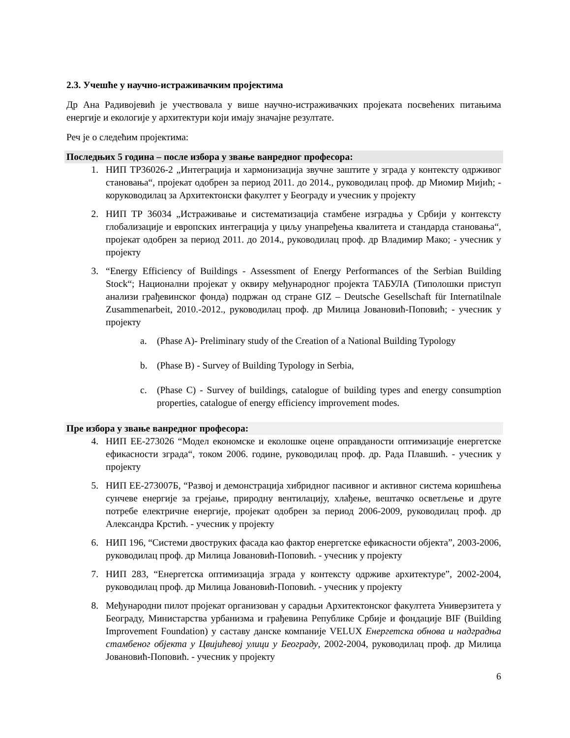2.3. Учешће у научно-истраживачким пројектима
Др Ана Радивојевић је учествовала у више научно-истраживачких пројеката посвећених питањима енергије и екологије у архитектури који имају значајне резултате.
Реч је о следећим пројектима:
Последњих 5 година – после избора у звање ванредног професора:
1. НИП ТР36026-2 „Интеграција и хармонизација звучне заштите у зграда у контексту одрживог становања“, пројекат одобрен за период 2011. до 2014., руководилац проф. др Миомир Мијић; - коруководилац за Архитектонски факултет у Београду и учесник у пројекту
2. НИП ТР 36034 „Истраживање и систематизација стамбене изградња у Србији у контексту глобализације и европских интеграција у циљу унапређења квалитета и стандарда становања“, пројекат одобрен за период 2011. до 2014., руководилац проф. др Владимир Мако; - учесник у пројекту
3. “Energy Efficiency of Buildings - Assessment of Energy Performances of the Serbian Building Stock“; Национални пројекат у оквиру међународног пројекта ТАБУЛА (Типолошки приступ анализи грађевинског фонда) подржан од стране GIZ – Deutsche Gesellschaft für Internatilnale Zusammenarbeit, 2010.-2012., руководилац проф. др Милица Јовановић-Поповић; - учесник у пројекту
a. (Phase A)- Preliminary study of the Creation of a National Building Typology
b. (Phase B) - Survey of Building Typology in Serbia,
c. (Phase C) - Survey of buildings, catalogue of building types and energy consumption properties, catalogue of energy efficiency improvement modes.
Пре избора у звање ванредног професора:
4. НИП ЕЕ-273026 “Модел економске и еколошке оцене оправданости оптимизације енергетске ефикасности зграда“, током 2006. године, руководилац проф. др. Рада Плавшић. - учесник у пројекту
5. НИП ЕЕ-273007Б, “Развој и демонстрација хибридног пасивног и активног система коришћења сунчеве енергије за грејање, природну вентилацију, хлађење, вештачко осветљење и друге потребе електричне енергије, пројекат одобрен за период 2006-2009, руководилац проф. др Александра Крстић. - учесник у пројекту
6. НИП 196, “Системи двоструких фасада као фактор енергетске ефикасности објекта”, 2003-2006, руководилац проф. др Милица Јовановић-Поповић. - учесник у пројекту
7. НИП 283, “Енергетска оптимизација зграда у контексту одрживе архитектуре”, 2002-2004, руководилац проф. др Милица Јовановић-Поповић. - учесник у пројекту
8. Међународни пилот пројекат организован у сарадњи Архитектонског факултета Универзитета у Београду, Министарства урбанизма и грађевина Републике Србије и фондације BIF (Building Improvement Foundation) у саставу данске компаније VELUX Енергетска обнова и надградња стамбеног објекта у Цвијићевој улици у Београду, 2002-2004, руководилац проф. др Милица Јовановић-Поповић. - учесник у пројекту
6